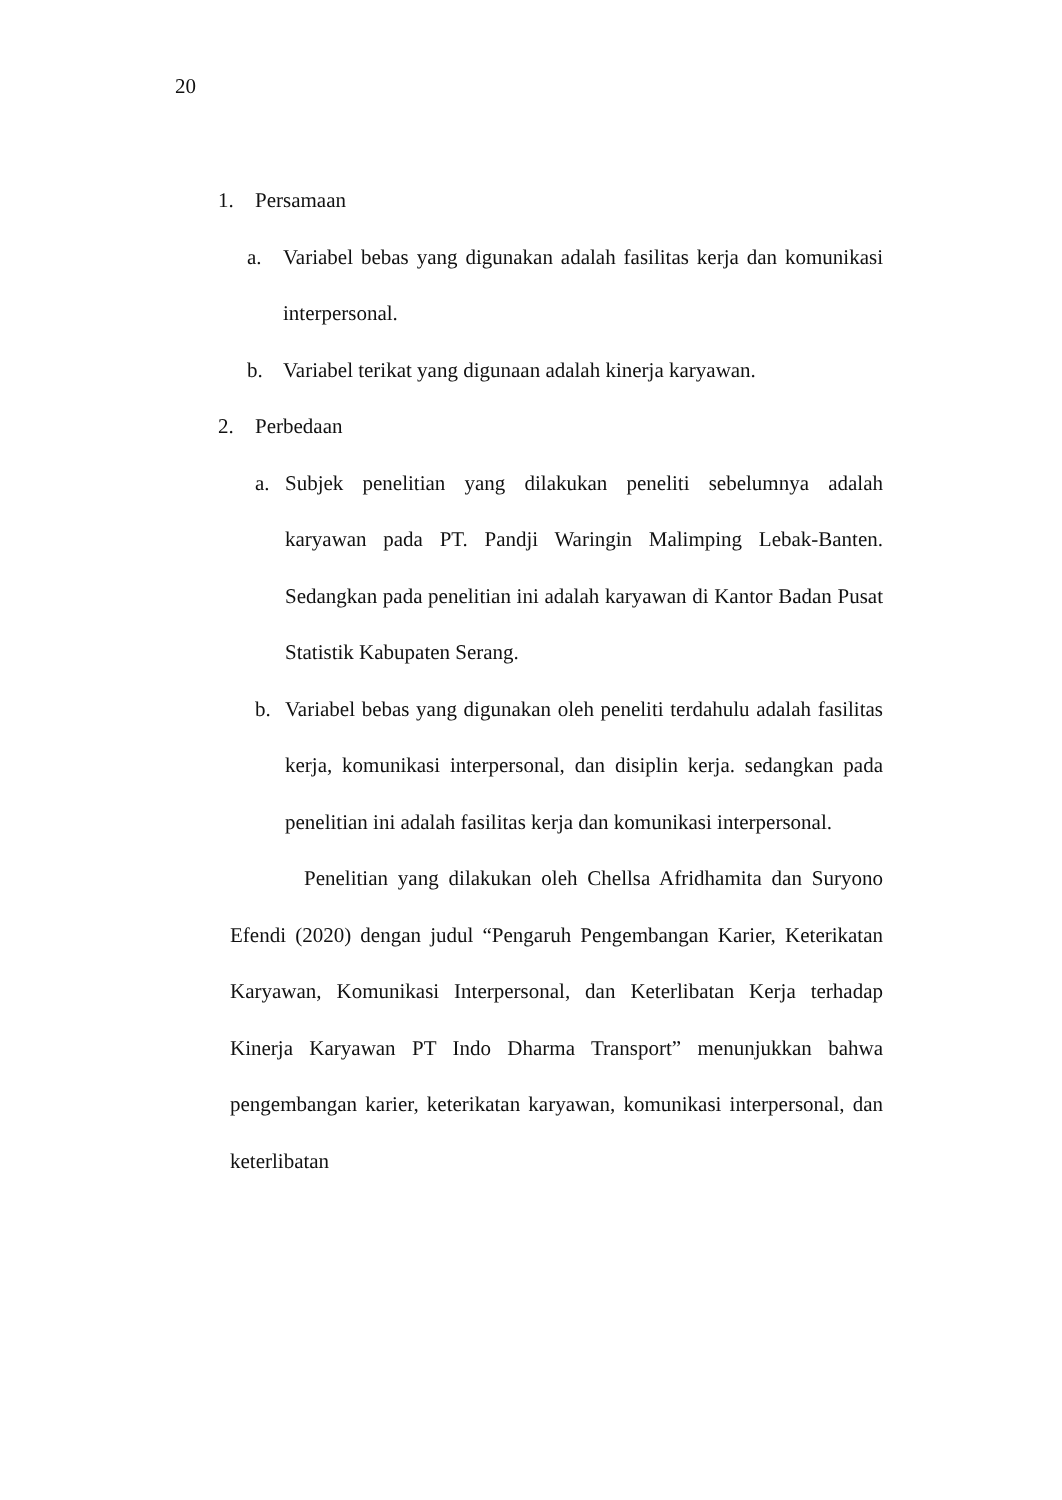20
1. Persamaan
a. Variabel bebas yang digunakan adalah fasilitas kerja dan komunikasi interpersonal.
b. Variabel terikat yang digunaan adalah kinerja karyawan.
2. Perbedaan
a. Subjek penelitian yang dilakukan peneliti sebelumnya adalah karyawan pada PT. Pandji Waringin Malimping Lebak-Banten. Sedangkan pada penelitian ini adalah karyawan di Kantor Badan Pusat Statistik Kabupaten Serang.
b. Variabel bebas yang digunakan oleh peneliti terdahulu adalah fasilitas kerja, komunikasi interpersonal, dan disiplin kerja. sedangkan pada penelitian ini adalah fasilitas kerja dan komunikasi interpersonal.
Penelitian yang dilakukan oleh Chellsa Afridhamita dan Suryono Efendi (2020) dengan judul “Pengaruh Pengembangan Karier, Keterikatan Karyawan, Komunikasi Interpersonal, dan Keterlibatan Kerja terhadap Kinerja Karyawan PT Indo Dharma Transport” menunjukkan bahwa pengembangan karier, keterikatan karyawan, komunikasi interpersonal, dan keterlibatan